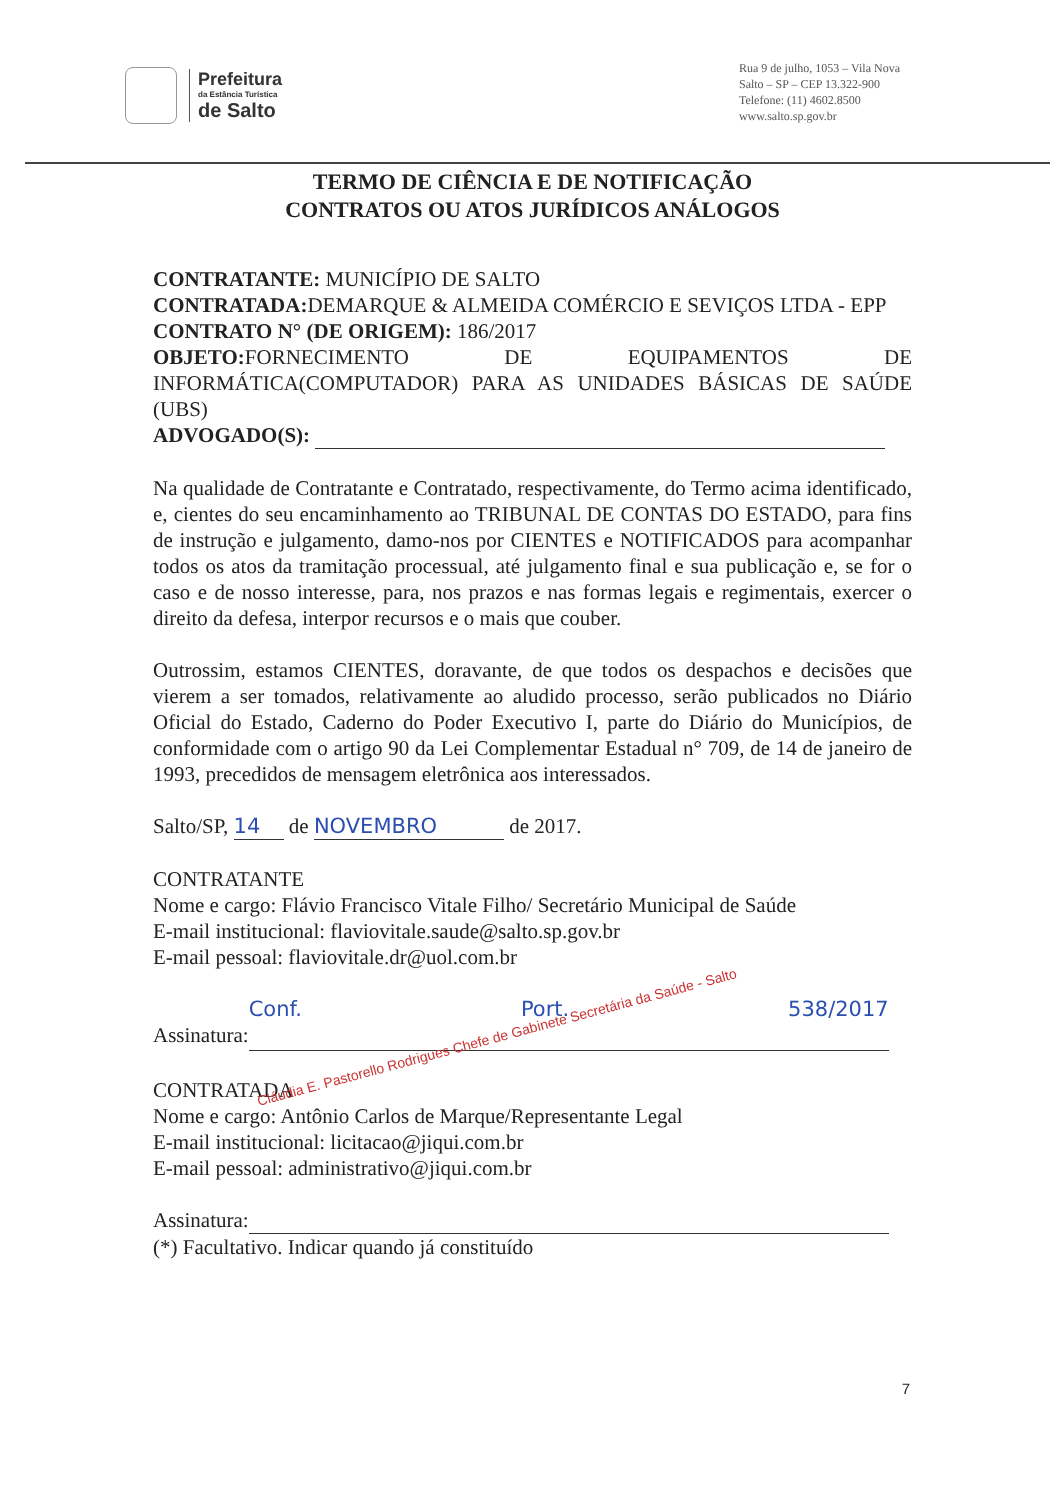Prefeitura
da Estância Turística
de Salto
Rua 9 de julho, 1053 – Vila Nova
Salto – SP – CEP 13.322-900
Telefone: (11) 4602.8500
www.salto.sp.gov.br
TERMO DE CIÊNCIA E DE NOTIFICAÇÃO
CONTRATOS OU ATOS JURÍDICOS ANÁLOGOS
CONTRATANTE: MUNICÍPIO DE SALTO
CONTRATADA: DEMARQUE & ALMEIDA COMÉRCIO E SEVIÇOS LTDA - EPP
CONTRATO N° (DE ORIGEM): 186/2017
OBJETO: FORNECIMENTO DE EQUIPAMENTOS DE INFORMÁTICA(COMPUTADOR) PARA AS UNIDADES BÁSICAS DE SAÚDE (UBS)
ADVOGADO(S):
Na qualidade de Contratante e Contratado, respectivamente, do Termo acima identificado, e, cientes do seu encaminhamento ao TRIBUNAL DE CONTAS DO ESTADO, para fins de instrução e julgamento, damo-nos por CIENTES e NOTIFICADOS para acompanhar todos os atos da tramitação processual, até julgamento final e sua publicação e, se for o caso e de nosso interesse, para, nos prazos e nas formas legais e regimentais, exercer o direito da defesa, interpor recursos e o mais que couber.
Outrossim, estamos CIENTES, doravante, de que todos os despachos e decisões que vierem a ser tomados, relativamente ao aludido processo, serão publicados no Diário Oficial do Estado, Caderno do Poder Executivo I, parte do Diário do Municípios, de conformidade com o artigo 90 da Lei Complementar Estadual n° 709, de 14 de janeiro de 1993, precedidos de mensagem eletrônica aos interessados.
Salto/SP, 14 de NOVEMBRO de 2017.
CONTRATANTE
Nome e cargo: Flávio Francisco Vitale Filho/ Secretário Municipal de Saúde
E-mail institucional: flaviovitale.saude@salto.sp.gov.br
E-mail pessoal: flaviovitale.dr@uol.com.br
Assinatura: Conf. Port. 538/2017 Cláudia E. Pastorello Rodrigues Chefe de Gabinete Secretária da Saúde - Salto
CONTRATADA
Nome e cargo: Antônio Carlos de Marque/Representante Legal
E-mail institucional: licitacao@jiqui.com.br
E-mail pessoal: administrativo@jiqui.com.br
Assinatura:
(*) Facultativo. Indicar quando já constituído
7